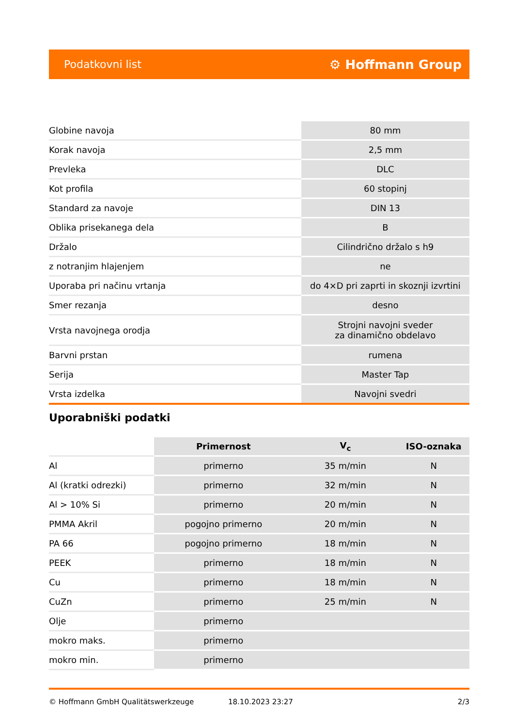Podatkovni list ⚙ Hoffmann Group
| Globine navoja | 80 mm |
| Korak navoja | 2,5 mm |
| Prevleka | DLC |
| Kot profila | 60 stopinj |
| Standard za navoje | DIN 13 |
| Oblika prisekanega dela | B |
| Držalo | Cilindrično držalo s h9 |
| z notranjim hlajenjem | ne |
| Uporaba pri načinu vrtanja | do 4×D pri zaprti in skoznji izvrtini |
| Smer rezanja | desno |
| Vrsta navojnega orodja | Strojni navojni sveder za dinamično obdelavo |
| Barvni prstan | rumena |
| Serija | Master Tap |
| Vrsta izdelka | Navojni svedri |
Uporabniški podatki
| | Primernost | V<sub>c</sub> | ISO-oznaka |
| --- | --- | --- | --- |
| Al | primerno | 35 m/min | N |
| Al (kratki odrezki) | primerno | 32 m/min | N |
| Al > 10% Si | primerno | 20 m/min | N |
| PMMA Akril | pogojno primerno | 20 m/min | N |
| PA 66 | pogojno primerno | 18 m/min | N |
| PEEK | primerno | 18 m/min | N |
| Cu | primerno | 18 m/min | N |
| CuZn | primerno | 25 m/min | N |
| Olje | primerno | | |
| mokro maks. | primerno | | |
| mokro min. | primerno | | |
© Hoffmann GmbH Qualitätswerkzeuge 18.10.2023 23:27 2/3